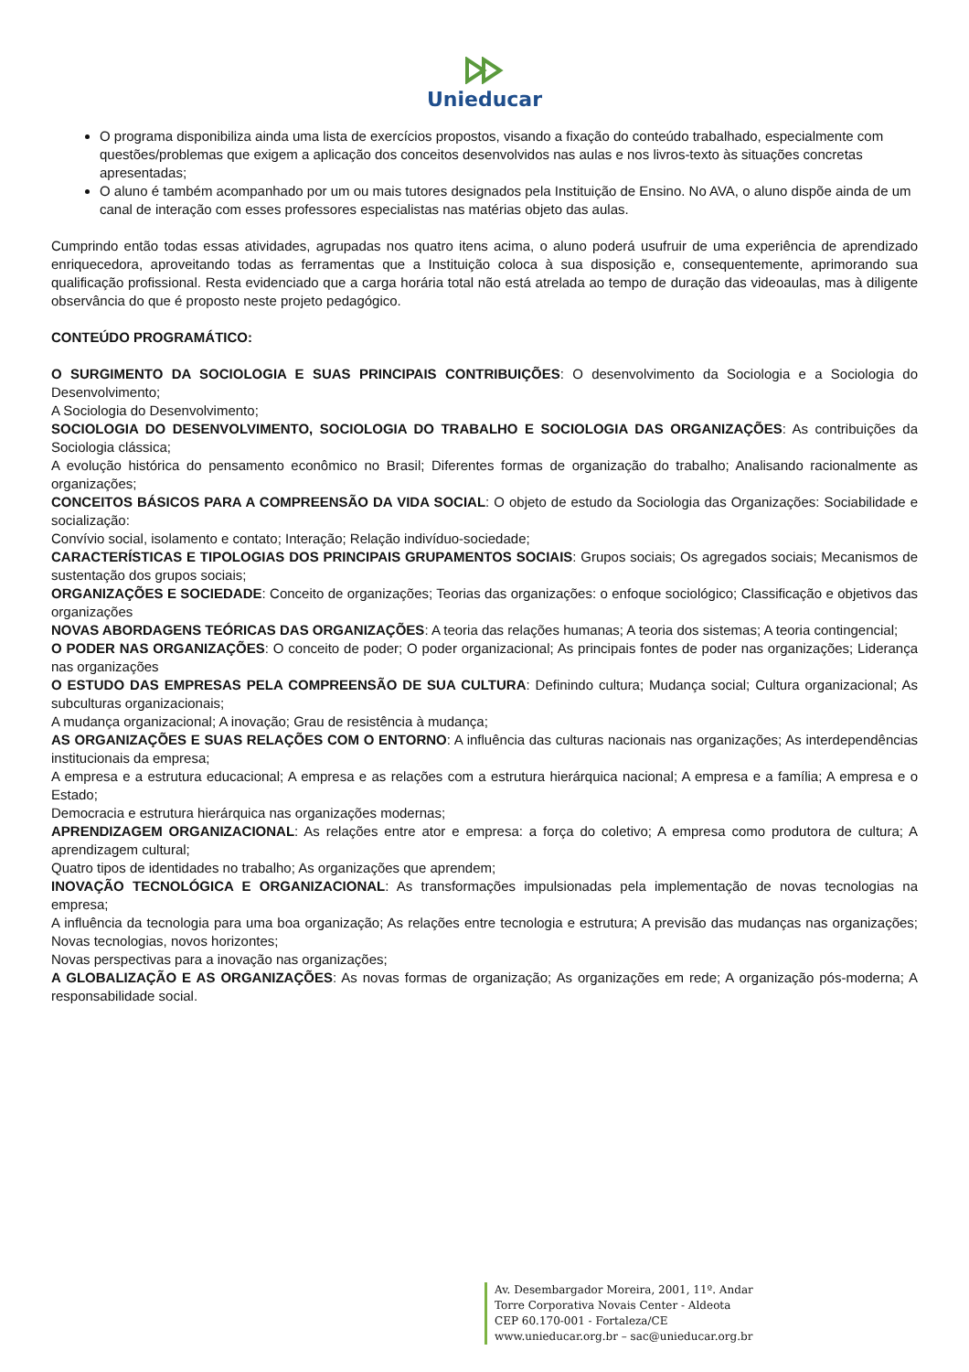Unieducar
O programa disponibiliza ainda uma lista de exercícios propostos, visando a fixação do conteúdo trabalhado, especialmente com questões/problemas que exigem a aplicação dos conceitos desenvolvidos nas aulas e nos livros-texto às situações concretas apresentadas;
O aluno é também acompanhado por um ou mais tutores designados pela Instituição de Ensino. No AVA, o aluno dispõe ainda de um canal de interação com esses professores especialistas nas matérias objeto das aulas.
Cumprindo então todas essas atividades, agrupadas nos quatro itens acima, o aluno poderá usufruir de uma experiência de aprendizado enriquecedora, aproveitando todas as ferramentas que a Instituição coloca à sua disposição e, consequentemente, aprimorando sua qualificação profissional. Resta evidenciado que a carga horária total não está atrelada ao tempo de duração das videoaulas, mas à diligente observância do que é proposto neste projeto pedagógico.
CONTEÚDO PROGRAMÁTICO:
O SURGIMENTO DA SOCIOLOGIA E SUAS PRINCIPAIS CONTRIBUIÇÕES: O desenvolvimento da Sociologia e a Sociologia do Desenvolvimento;
A Sociologia do Desenvolvimento;
SOCIOLOGIA DO DESENVOLVIMENTO, SOCIOLOGIA DO TRABALHO E SOCIOLOGIA DAS ORGANIZAÇÕES: As contribuições da Sociologia clássica;
A evolução histórica do pensamento econômico no Brasil; Diferentes formas de organização do trabalho; Analisando racionalmente as organizações;
CONCEITOS BÁSICOS PARA A COMPREENSÃO DA VIDA SOCIAL: O objeto de estudo da Sociologia das Organizações: Sociabilidade e socialização:
Convívio social, isolamento e contato; Interação; Relação indivíduo-sociedade;
CARACTERÍSTICAS E TIPOLOGIAS DOS PRINCIPAIS GRUPAMENTOS SOCIAIS: Grupos sociais; Os agregados sociais; Mecanismos de sustentação dos grupos sociais;
ORGANIZAÇÕES E SOCIEDADE: Conceito de organizações; Teorias das organizações: o enfoque sociológico; Classificação e objetivos das organizações
NOVAS ABORDAGENS TEÓRICAS DAS ORGANIZAÇÕES: A teoria das relações humanas; A teoria dos sistemas; A teoria contingencial;
O PODER NAS ORGANIZAÇÕES: O conceito de poder; O poder organizacional; As principais fontes de poder nas organizações; Liderança nas organizações
O ESTUDO DAS EMPRESAS PELA COMPREENSÃO DE SUA CULTURA: Definindo cultura; Mudança social; Cultura organizacional; As subculturas organizacionais;
A mudança organizacional; A inovação; Grau de resistência à mudança;
AS ORGANIZAÇÕES E SUAS RELAÇÕES COM O ENTORNO: A influência das culturas nacionais nas organizações; As interdependências institucionais da empresa;
A empresa e a estrutura educacional; A empresa e as relações com a estrutura hierárquica nacional; A empresa e a família; A empresa e o Estado;
Democracia e estrutura hierárquica nas organizações modernas;
APRENDIZAGEM ORGANIZACIONAL: As relações entre ator e empresa: a força do coletivo; A empresa como produtora de cultura; A aprendizagem cultural;
Quatro tipos de identidades no trabalho; As organizações que aprendem;
INOVAÇÃO TECNOLÓGICA E ORGANIZACIONAL: As transformações impulsionadas pela implementação de novas tecnologias na empresa;
A influência da tecnologia para uma boa organização; As relações entre tecnologia e estrutura; A previsão das mudanças nas organizações; Novas tecnologias, novos horizontes;
Novas perspectivas para a inovação nas organizações;
A GLOBALIZAÇÃO E AS ORGANIZAÇÕES: As novas formas de organização; As organizações em rede; A organização pós-moderna; A responsabilidade social.
Av. Desembargador Moreira, 2001, 11º. Andar
Torre Corporativa Novais Center - Aldeota
CEP 60.170-001 - Fortaleza/CE
www.unieducar.org.br – sac@unieducar.org.br